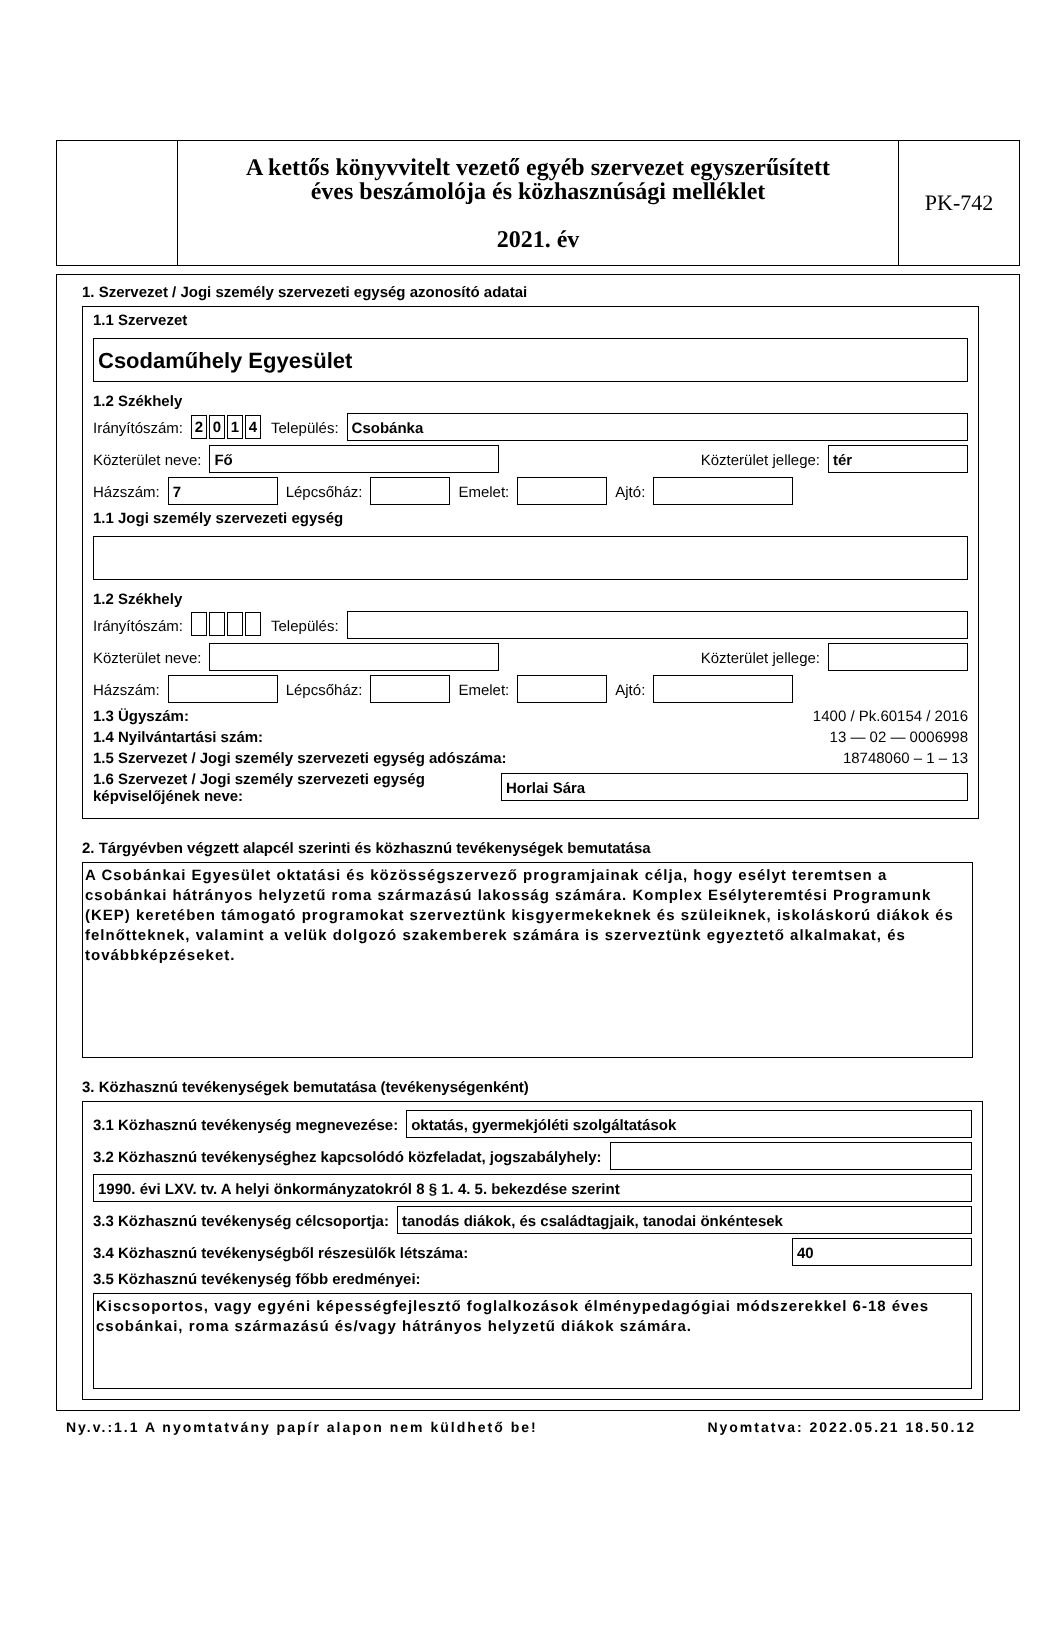A kettős könyvvitelt vezető egyéb szervezet egyszerűsített
éves beszámolója és közhasznúsági melléklet
2021. év
PK-742
1. Szervezet / Jogi személy szervezeti egység azonosító adatai
1.1 Szervezet
Csodaműhely Egyesület
1.2 Székhely
Irányítószám: 2014 Település:
Csobánka
Közterület neve:
Fő
Közterület jellege:
tér
Házszám:
7
Lépcsőház:
Emelet:
Ajtó:
1.1 Jogi személy szervezeti egység
1.2 Székhely
Irányítószám: Település:
Közterület neve:
Közterület jellege:
Házszám:
Lépcsőház:
Emelet:
Ajtó:
1.3 Ügyszám: 1400 / Pk.60154 / 2016
1.4 Nyilvántartási szám: 13 — 02 — 0006998
1.5 Szervezet / Jogi személy szervezeti egység adószáma: 18748060 – 1 – 13
1.6 Szervezet / Jogi személy szervezeti egység képviselőjének neve:
Horlai Sára
2. Tárgyévben végzett alapcél szerinti és közhasznú tevékenységek bemutatása
A Csobánkai Egyesület oktatási és közösségszervező programjainak célja, hogy esélyt teremtsen a csobánkai hátrányos helyzetű roma származású lakosság számára. Komplex Esélyteremtési Programunk (KEP) keretében támogató programokat szerveztünk kisgyermekeknek és szüleiknek, iskoláskorú diákok és felnőtteknek, valamint a velük dolgozó szakemberek számára is szerveztünk egyeztető alkalmakat, és továbbképzéseket.
3. Közhasznú tevékenységek bemutatása (tevékenységenként)
3.1 Közhasznú tevékenység megnevezése:
oktatás, gyermekjóléti szolgáltatások
3.2 Közhasznú tevékenységhez kapcsolódó közfeladat, jogszabályhely:
1990. évi LXV. tv. A helyi önkormányzatokról 8 § 1. 4. 5. bekezdése szerint
3.3 Közhasznú tevékenység célcsoportja:
tanodás diákok, és családtagjaik, tanodai önkéntesek
3.4 Közhasznú tevékenységből részesülők létszáma:
40
3.5 Közhasznú tevékenység főbb eredményei:
Kiscsoportos, vagy egyéni képességfejlesztő foglalkozások élménypedagógiai módszerekkel 6-18 éves csobánkai, roma származású és/vagy hátrányos helyzetű diákok számára.
Ny.v.:1.1 A nyomtatvány papír alapon nem küldhető be! Nyomtatva: 2022.05.21 18.50.12